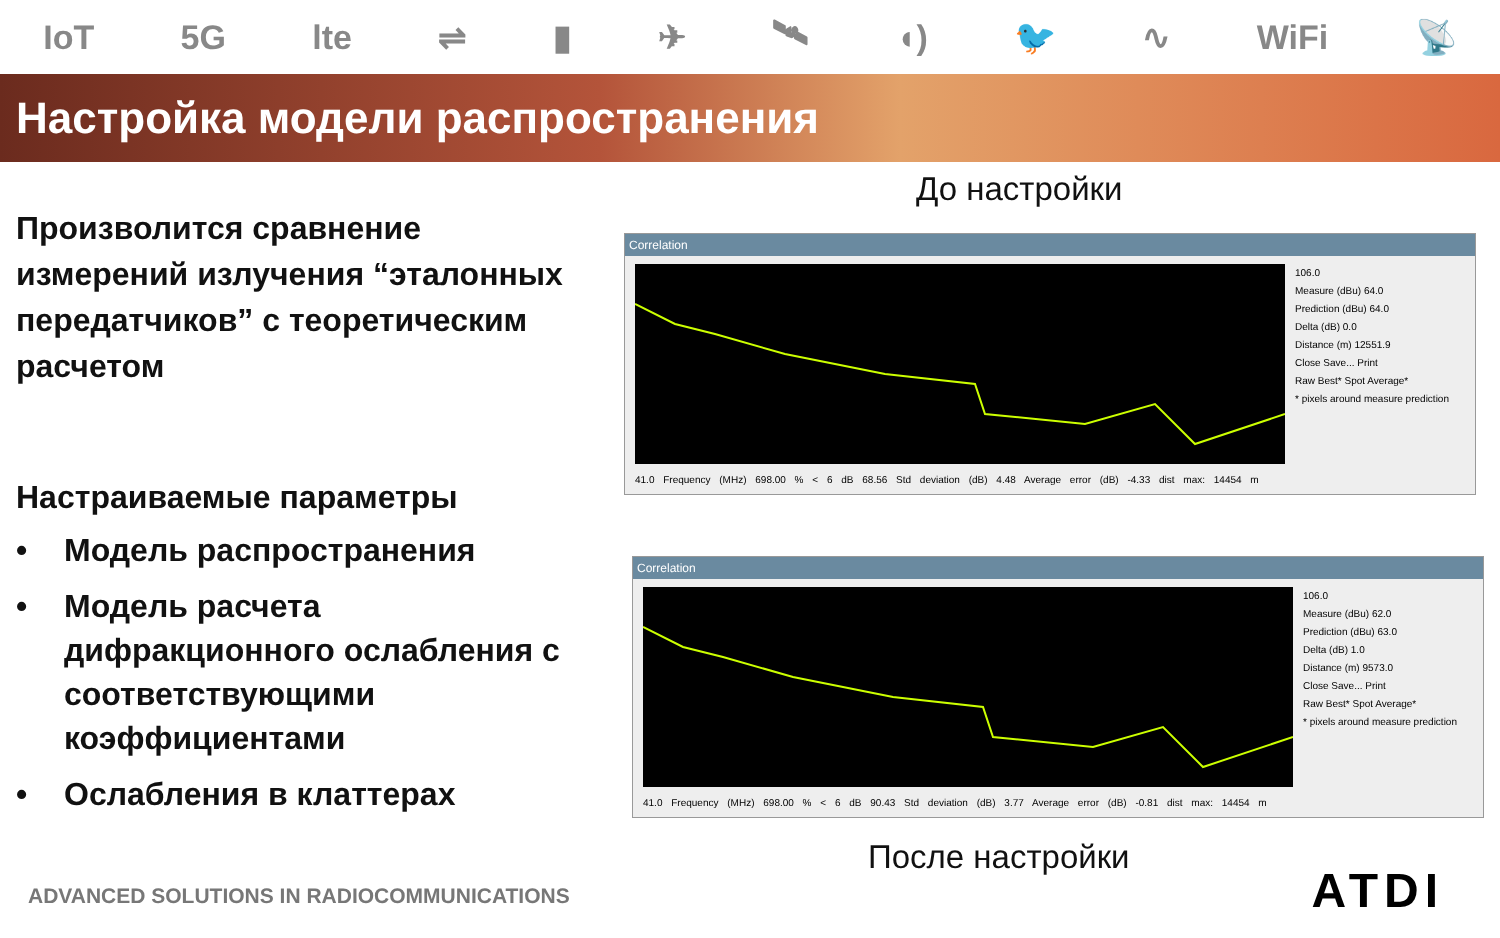IoT 5G lte ⇌ ▮ ✈ 🛰 ◖) 🐦 ∿ WiFi 📡
Настройка модели распространения
Произволится сравнение измерений излучения “эталонных передатчиков” с теоретическим расчетом
Настраиваемые параметры
• Модель распространения
• Модель расчета дифракционного ослабления с соответствующими коэффициентами
• Ослабления в клаттерах
До настройки
Correlation
106.0
Measure (dBu) 64.0
Prediction (dBu) 64.0
Delta (dB) 0.0
Distance (m) 12551.9
Close Save... Print
Raw Best* Spot Average*
* pixels around measure prediction
41.0 Frequency (MHz) 698.00 % < 6 dB 68.56 Std deviation (dB) 4.48 Average error (dB) -4.33 dist max: 14454 m
Correlation
106.0
Measure (dBu) 62.0
Prediction (dBu) 63.0
Delta (dB) 1.0
Distance (m) 9573.0
Close Save... Print
Raw Best* Spot Average*
* pixels around measure prediction
41.0 Frequency (MHz) 698.00 % < 6 dB 90.43 Std deviation (dB) 3.77 Average error (dB) -0.81 dist max: 14454 m
После настройки
ADVANCED SOLUTIONS IN RADIOCOMMUNICATIONS
ATDI